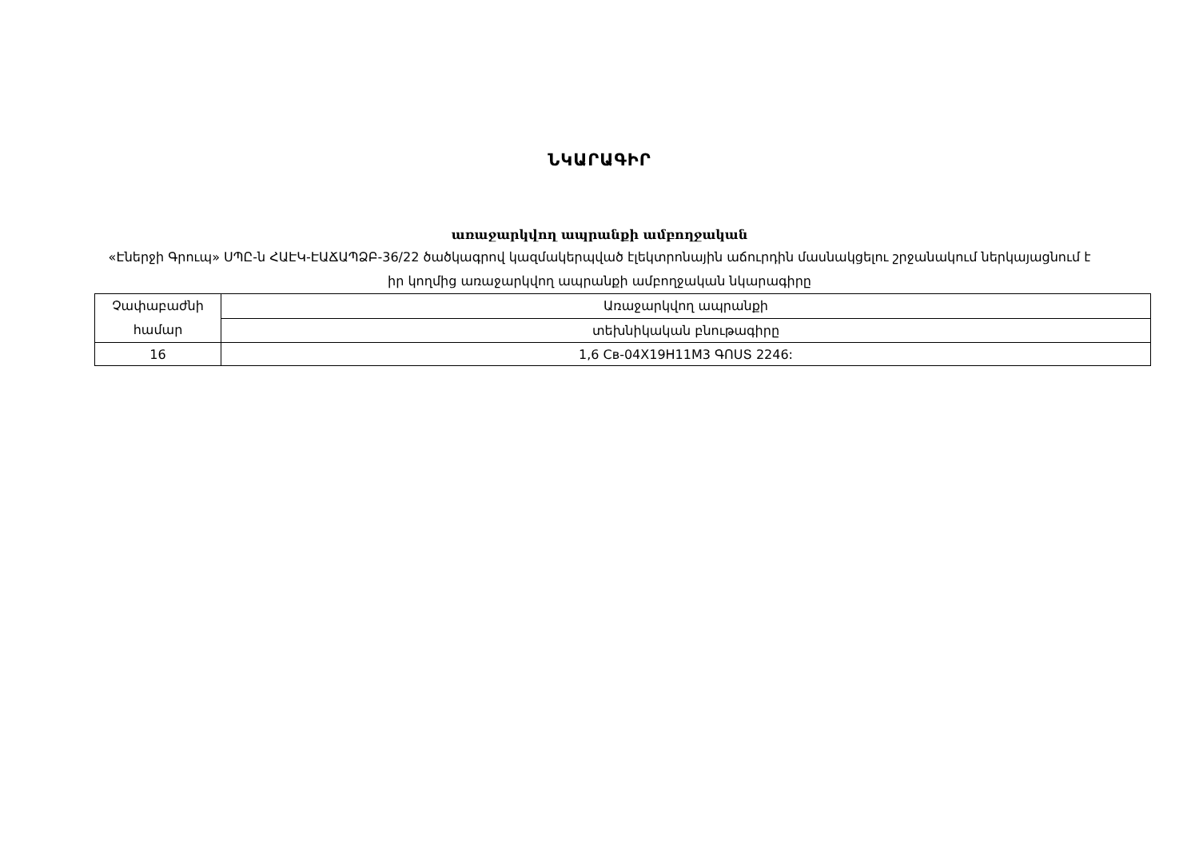ՆԿԱՐԱԳԻՐ
առաջարկվող ապրանքի ամբողջական
«Էներջի Գրուպ» ՍՊԸ-ն ՀԱԷԿ-ԷԱՃԱՊՁԲ-36/22 ծածկագրով կազմակերպված էլեկտրոնային աճուրդին մասնակցելու շրջանակում ներկայացնում է իր կողմից առաջարկվող ապրանքի ամբողջական նկարագիրը
| Չափաբաժնի համար | Առաջարկվող ապրանքի |
| | տեխնիկական բնութագիրը |
| 16 | 1,6 Св-04Х19Н11М3 ԳՈՍՏ 2246: |